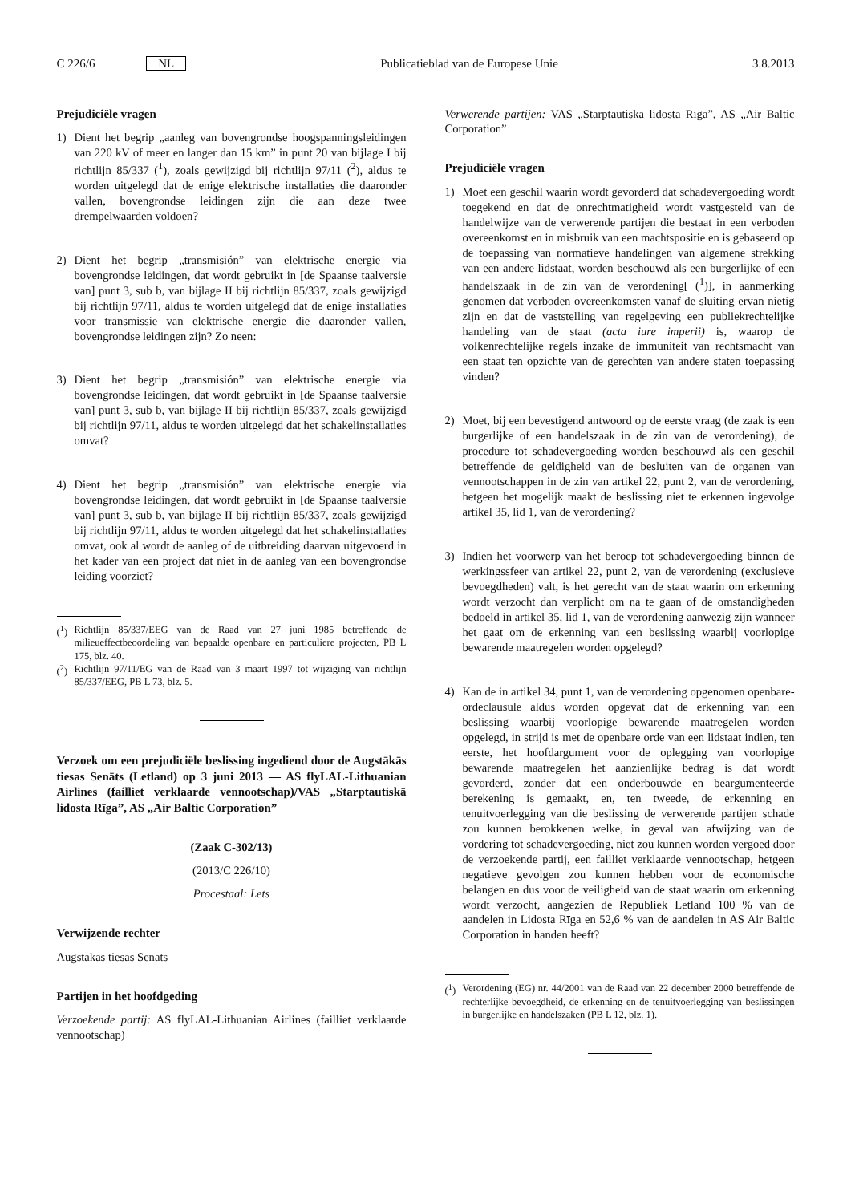C 226/6 NL
Publicatieblad van de Europese Unie
3.8.2013
Prejudiciële vragen
1) Dient het begrip „aanleg van bovengrondse hoogspanningsleidingen van 220 kV of meer en langer dan 15 km” in punt 20 van bijlage I bij richtlijn 85/337 (<sup>1</sup>), zoals gewijzigd bij richtlijn 97/11 (<sup>2</sup>), aldus te worden uitgelegd dat de enige elektrische installaties die daaronder vallen, bovengrondse leidingen zijn die aan deze twee drempelwaarden voldoen?
2) Dient het begrip „transmisión” van elektrische energie via bovengrondse leidingen, dat wordt gebruikt in [de Spaanse taalversie van] punt 3, sub b, van bijlage II bij richtlijn 85/337, zoals gewijzigd bij richtlijn 97/11, aldus te worden uitgelegd dat de enige installaties voor transmissie van elektrische energie die daaronder vallen, bovengrondse leidingen zijn? Zo neen:
3) Dient het begrip „transmisión” van elektrische energie via bovengrondse leidingen, dat wordt gebruikt in [de Spaanse taalversie van] punt 3, sub b, van bijlage II bij richtlijn 85/337, zoals gewijzigd bij richtlijn 97/11, aldus te worden uitgelegd dat het schakelinstallaties omvat?
4) Dient het begrip „transmisión” van elektrische energie via bovengrondse leidingen, dat wordt gebruikt in [de Spaanse taalversie van] punt 3, sub b, van bijlage II bij richtlijn 85/337, zoals gewijzigd bij richtlijn 97/11, aldus te worden uitgelegd dat het schakelinstallaties omvat, ook al wordt de aanleg of de uitbreiding daarvan uitgevoerd in het kader van een project dat niet in de aanleg van een bovengrondse leiding voorziet?
(<sup>1</sup>)
Richtlijn 85/337/EEG van de Raad van 27 juni 1985 betreffende de milieueffectbeoordeling van bepaalde openbare en particuliere projecten, PB L 175, blz. 40.
(<sup>2</sup>)
Richtlijn 97/11/EG van de Raad van 3 maart 1997 tot wijziging van richtlijn 85/337/EEG, PB L 73, blz. 5.
Verzoek om een prejudiciële beslissing ingediend door de Augstākās tiesas Senāts (Letland) op 3 juni 2013 — AS flyLAL-Lithuanian Airlines (failliet verklaarde vennootschap)/VAS „Starptautiskā lidosta Rīga”, AS „Air Baltic Corporation”
(Zaak C-302/13)
(2013/C 226/10)
Procestaal: Lets
Verwijzende rechter
Augstākās tiesas Senāts
Partijen in het hoofdgeding
Verzoekende partij: AS flyLAL-Lithuanian Airlines (failliet verklaarde vennootschap)
Verwerende partijen: VAS „Starptautiskā lidosta Rīga”, AS „Air Baltic Corporation”
Prejudiciële vragen
1) Moet een geschil waarin wordt gevorderd dat schadevergoeding wordt toegekend en dat de onrechtmatigheid wordt vastgesteld van de handelwijze van de verwerende partijen die bestaat in een verboden overeenkomst en in misbruik van een machtspositie en is gebaseerd op de toepassing van normatieve handelingen van algemene strekking van een andere lidstaat, worden beschouwd als een burgerlijke of een handelszaak in de zin van de verordening[ (<sup>1</sup>)], in aanmerking genomen dat verboden overeenkomsten vanaf de sluiting ervan nietig zijn en dat de vaststelling van regelgeving een publiekrechtelijke handeling van de staat (acta iure imperii) is, waarop de volkenrechtelijke regels inzake de immuniteit van rechtsmacht van een staat ten opzichte van de gerechten van andere staten toepassing vinden?
2) Moet, bij een bevestigend antwoord op de eerste vraag (de zaak is een burgerlijke of een handelszaak in de zin van de verordening), de procedure tot schadevergoeding worden beschouwd als een geschil betreffende de geldigheid van de besluiten van de organen van vennootschappen in de zin van artikel 22, punt 2, van de verordening, hetgeen het mogelijk maakt de beslissing niet te erkennen ingevolge artikel 35, lid 1, van de verordening?
3) Indien het voorwerp van het beroep tot schadevergoeding binnen de werkingssfeer van artikel 22, punt 2, van de verordening (exclusieve bevoegdheden) valt, is het gerecht van de staat waarin om erkenning wordt verzocht dan verplicht om na te gaan of de omstandigheden bedoeld in artikel 35, lid 1, van de verordening aanwezig zijn wanneer het gaat om de erkenning van een beslissing waarbij voorlopige bewarende maatregelen worden opgelegd?
4) Kan de in artikel 34, punt 1, van de verordening opgenomen openbare-ordeclausule aldus worden opgevat dat de erkenning van een beslissing waarbij voorlopige bewarende maatregelen worden opgelegd, in strijd is met de openbare orde van een lidstaat indien, ten eerste, het hoofdargument voor de oplegging van voorlopige bewarende maatregelen het aanzienlijke bedrag is dat wordt gevorderd, zonder dat een onderbouwde en beargumenteerde berekening is gemaakt, en, ten tweede, de erkenning en tenuitvoerlegging van die beslissing de verwerende partijen schade zou kunnen berokkenen welke, in geval van afwijzing van de vordering tot schadevergoeding, niet zou kunnen worden vergoed door de verzoekende partij, een failliet verklaarde vennootschap, hetgeen negatieve gevolgen zou kunnen hebben voor de economische belangen en dus voor de veiligheid van de staat waarin om erkenning wordt verzocht, aangezien de Republiek Letland 100 % van de aandelen in Lidosta Rīga en 52,6 % van de aandelen in AS Air Baltic Corporation in handen heeft?
(<sup>1</sup>)
Verordening (EG) nr. 44/2001 van de Raad van 22 december 2000 betreffende de rechterlijke bevoegdheid, de erkenning en de tenuitvoerlegging van beslissingen in burgerlijke en handelszaken (PB L 12, blz. 1).